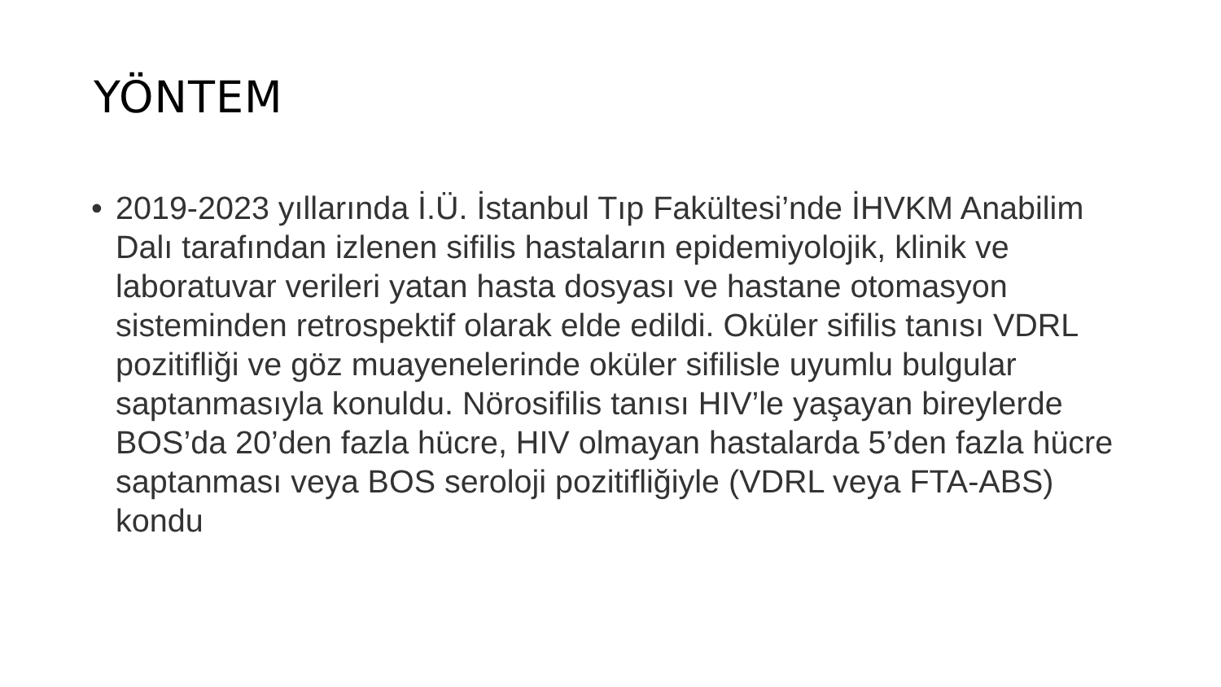YÖNTEM
• 2019-2023 yıllarında İ.Ü. İstanbul Tıp Fakültesi’nde İHVKM Anabilim Dalı tarafından izlenen sifilis hastaların epidemiyolojik, klinik ve laboratuvar verileri yatan hasta dosyası ve hastane otomasyon sisteminden retrospektif olarak elde edildi. Oküler sifilis tanısı VDRL pozitifliği ve göz muayenelerinde oküler sifilisle uyumlu bulgular saptanmasıyla konuldu. Nörosifilis tanısı HIV’le yaşayan bireylerde BOS’da 20’den fazla hücre, HIV olmayan hastalarda 5’den fazla hücre saptanması veya BOS seroloji pozitifliğiyle (VDRL veya FTA-ABS) kondu